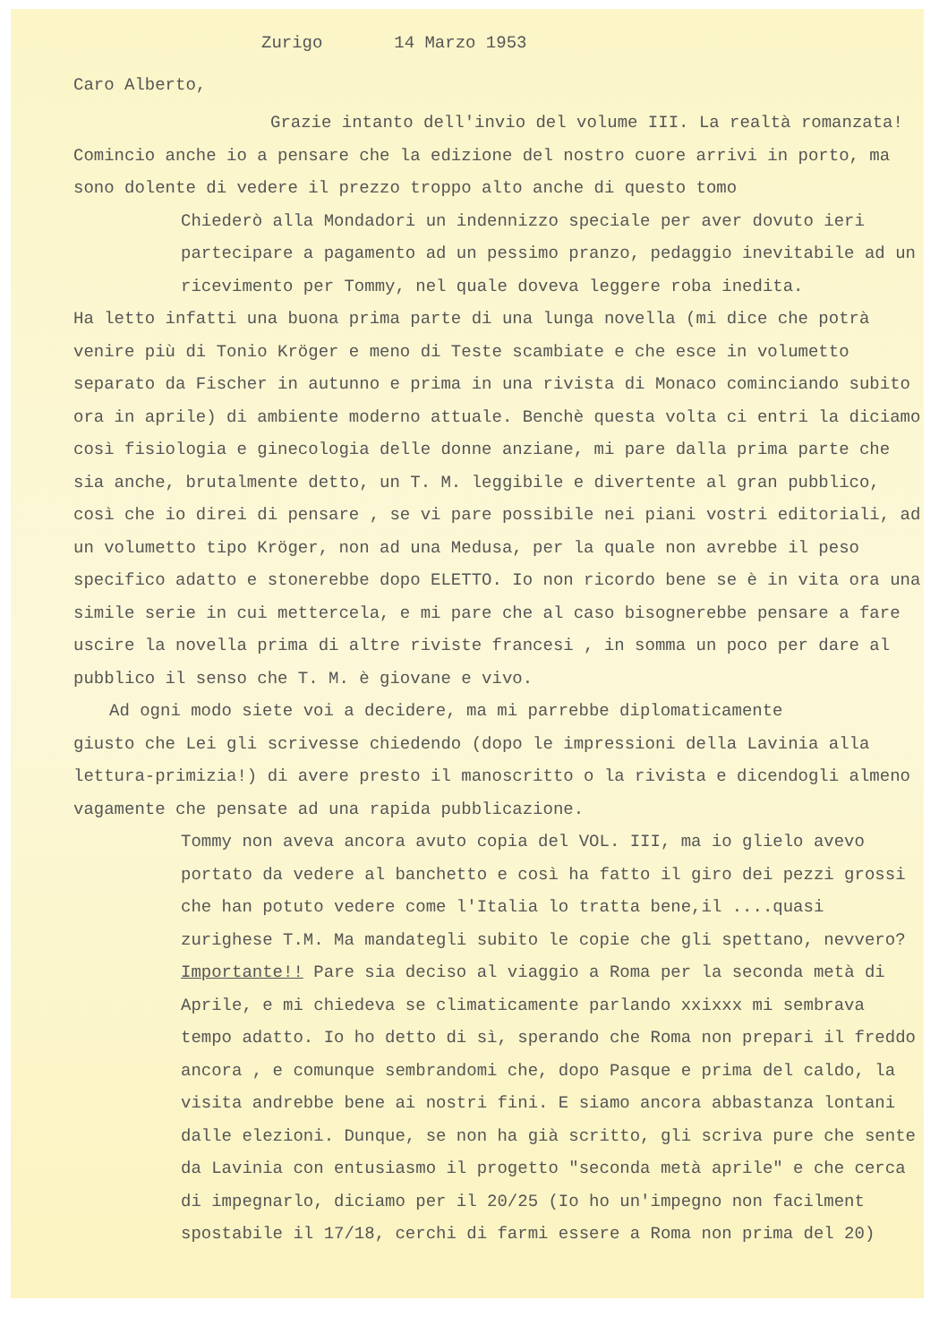Zurigo 14 Marzo 1953
Caro Alberto,
Grazie intanto dell'invio del volume III. La realtà romanzata!
Comincio anche io a pensare che la edizione del nostro cuore arrivi in porto, ma sono dolente di vedere il prezzo troppo alto anche di questo tomo
Chiederò alla Mondadori un indennizzo speciale per aver dovuto ieri partecipare a pagamento ad un pessimo pranzo, pedaggio inevitabile ad un ricevimento per Tommy, nel quale doveva leggere roba inedita.
Ha letto infatti una buona prima parte di una lunga novella (mi dice che potrà venire più di Tonio Kröger e meno di Teste scambiate e che esce in volumetto separato da Fischer in autunno e prima in una rivista di Monaco cominciando subito ora in aprile) di ambiente moderno attuale. Benchè questa volta ci entri la diciamo così fisiologia e ginecologia delle donne anziane, mi pare dalla prima parte che sia anche, brutalmente detto, un T. M. leggibile e divertente al gran pubblico, così che io direi di pensare , se vi pare possibile nei piani vostri editoriali, ad un volumetto tipo Kröger, non ad una Medusa, per la quale non avrebbe il peso specifico adatto e stonerebbe dopo ELETTO. Io non ricordo bene se è in vita ora una simile serie in cui mettercela, e mi pare che al caso bisognerebbe pensare a fare uscire la novella prima di altre riviste francesi , in somma un poco per dare al pubblico il senso che T. M. è giovane e vivo.
Ad ogni modo siete voi a decidere, ma mi parrebbe diplomaticamente
giusto che Lei gli scrivesse chiedendo (dopo le impressioni della Lavinia alla lettura-primizia!) di avere presto il manoscritto o la rivista e dicendogli almeno vagamente che pensate ad una rapida pubblicazione.
Tommy non aveva ancora avuto copia del VOL. III, ma io glielo avevo portato da vedere al banchetto e così ha fatto il giro dei pezzi grossi che han potuto vedere come l'Italia lo tratta bene,il ....quasi zurighese T.M. Ma mandategli subito le copie che gli spettano, nevvero?
Importante!! Pare sia deciso al viaggio a Roma per la seconda metà di Aprile, e mi chiedeva se climaticamente parlando xxixxx mi sembrava tempo adatto. Io ho detto di sì, sperando che Roma non prepari il freddo ancora , e comunque sembrandomi che, dopo Pasque e prima del caldo, la visita andrebbe bene ai nostri fini. E siamo ancora abbastanza lontani dalle elezioni. Dunque, se non ha già scritto, gli scriva pure che sente da Lavinia con entusiasmo il progetto "seconda metà aprile" e che cerca di impegnarlo, diciamo per il 20/25 (Io ho un'impegno non facilment spostabile il 17/18, cerchi di farmi essere a Roma non prima del 20)